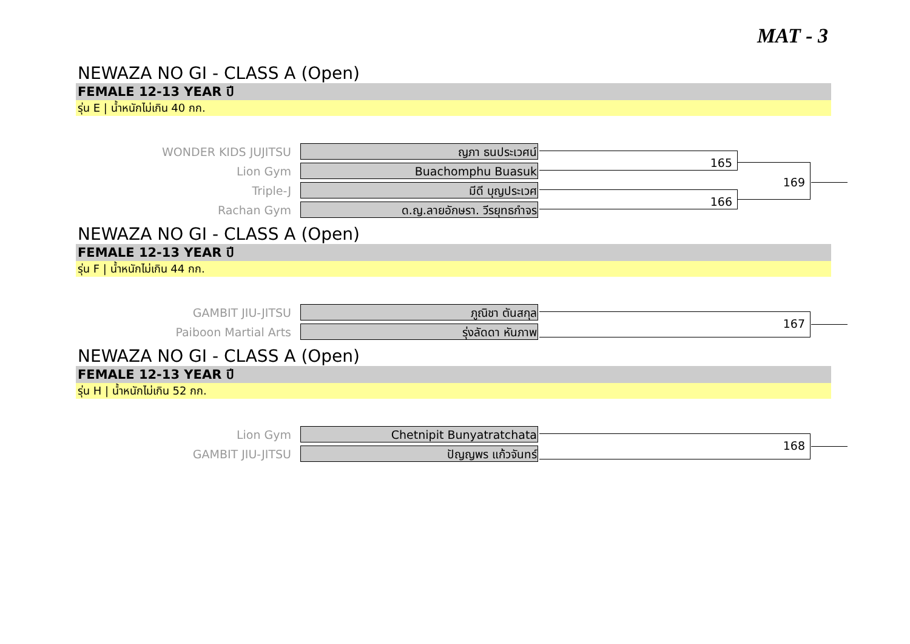MAT - 3
NEWAZA NO GI - CLASS A (Open)
FEMALE 12-13 YEAR ปี
รุ่น E | น้ำหนักไม่เกิน 40 กก.
WONDER KIDS JUJITSU
ญภา ธนประเวศน์
165
169
Lion Gym
Buachomphu Buasuk
Triple-J
มีดี บุญประเวศ
166
Rachan Gym
ด.ญ.ลายอักษรา. วีรยุทธกำจร
NEWAZA NO GI - CLASS A (Open)
FEMALE 12-13 YEAR ปี
รุ่น F | น้ำหนักไม่เกิน 44 กก.
GAMBIT JIU-JITSU
ภูณิชา ตันสกุล
167
Paiboon Martial Arts
รุ่งลัดดา หันภาพ
NEWAZA NO GI - CLASS A (Open)
FEMALE 12-13 YEAR ปี
รุ่น H | น้ำหนักไม่เกิน 52 กก.
Lion Gym
Chetnipit Bunyatratchata
168
GAMBIT JIU-JITSU
ปัญญพร แก้วจันทร์